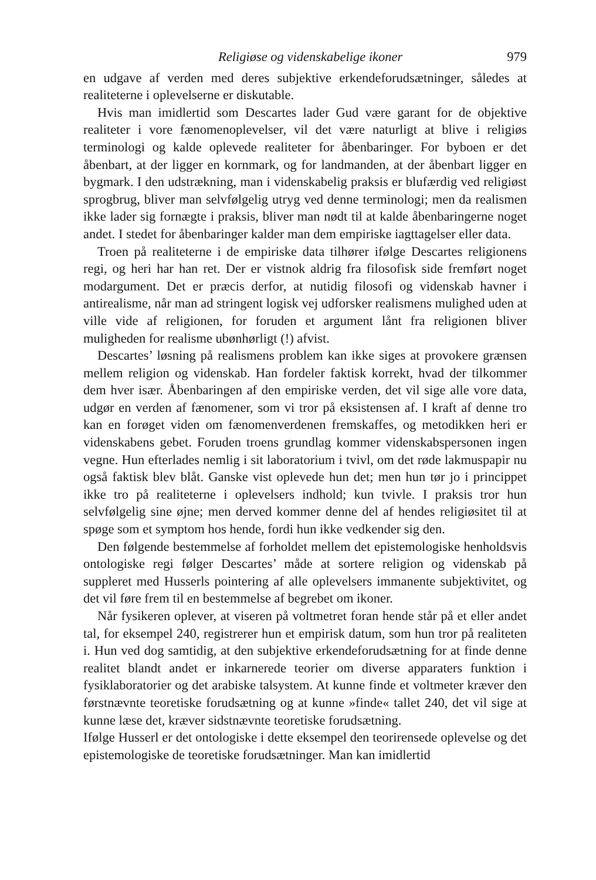Religiøse og videnskabelige ikoner 979
en udgave af verden med deres subjektive erkendeforudsætninger, således at realiteterne i oplevelserne er diskutable.
Hvis man imidlertid som Descartes lader Gud være garant for de objektive realiteter i vore fænomenoplevelser, vil det være naturligt at blive i religiøs terminologi og kalde oplevede realiteter for åbenbaringer. For byboen er det åbenbart, at der ligger en kornmark, og for landmanden, at der åbenbart ligger en bygmark. I den udstrækning, man i videnskabelig praksis er blufærdig ved religiøst sprogbrug, bliver man selvfølgelig utryg ved denne terminologi; men da realismen ikke lader sig fornægte i praksis, bliver man nødt til at kalde åbenbaringerne noget andet. I stedet for åbenbaringer kalder man dem empiriske iagttagelser eller data.
Troen på realiteterne i de empiriske data tilhører ifølge Descartes religionens regi, og heri har han ret. Der er vistnok aldrig fra filosofisk side fremført noget modargument. Det er præcis derfor, at nutidig filosofi og videnskab havner i antirealisme, når man ad stringent logisk vej udforsker realismens mulighed uden at ville vide af religionen, for foruden et argument lånt fra religionen bliver muligheden for realisme ubønhørligt (!) afvist.
Descartes’ løsning på realismens problem kan ikke siges at provokere grænsen mellem religion og videnskab. Han fordeler faktisk korrekt, hvad der tilkommer dem hver især. Åbenbaringen af den empiriske verden, det vil sige alle vore data, udgør en verden af fænomener, som vi tror på eksistensen af. I kraft af denne tro kan en forøget viden om fænomenverdenen fremskaffes, og metodikken heri er videnskabens gebet. Foruden troens grundlag kommer videnskabspersonen ingen vegne. Hun efterlades nemlig i sit laboratorium i tvivl, om det røde lakmuspapir nu også faktisk blev blåt. Ganske vist oplevede hun det; men hun tør jo i princippet ikke tro på realiteterne i oplevelsers indhold; kun tvivle. I praksis tror hun selvfølgelig sine øjne; men derved kommer denne del af hendes religiøsitet til at spøge som et symptom hos hende, fordi hun ikke vedkender sig den.
Den følgende bestemmelse af forholdet mellem det epistemologiske henholdsvis ontologiske regi følger Descartes’ måde at sortere religion og videnskab på suppleret med Husserls pointering af alle oplevelsers immanente subjektivitet, og det vil føre frem til en bestemmelse af begrebet om ikoner.
Når fysikeren oplever, at viseren på voltmetret foran hende står på et eller andet tal, for eksempel 240, registrerer hun et empirisk datum, som hun tror på realiteten i. Hun ved dog samtidig, at den subjektive erkendeforudsætning for at finde denne realitet blandt andet er inkarnerede teorier om diverse apparaters funktion i fysiklaboratorier og det arabiske talsystem. At kunne finde et voltmeter kræver den førstnævnte teoretiske forudsætning og at kunne »finde« tallet 240, det vil sige at kunne læse det, kræver sidstnævnte teoretiske forudsætning.
Ifølge Husserl er det ontologiske i dette eksempel den teorirensede oplevelse og det epistemologiske de teoretiske forudsætninger. Man kan imidlertid